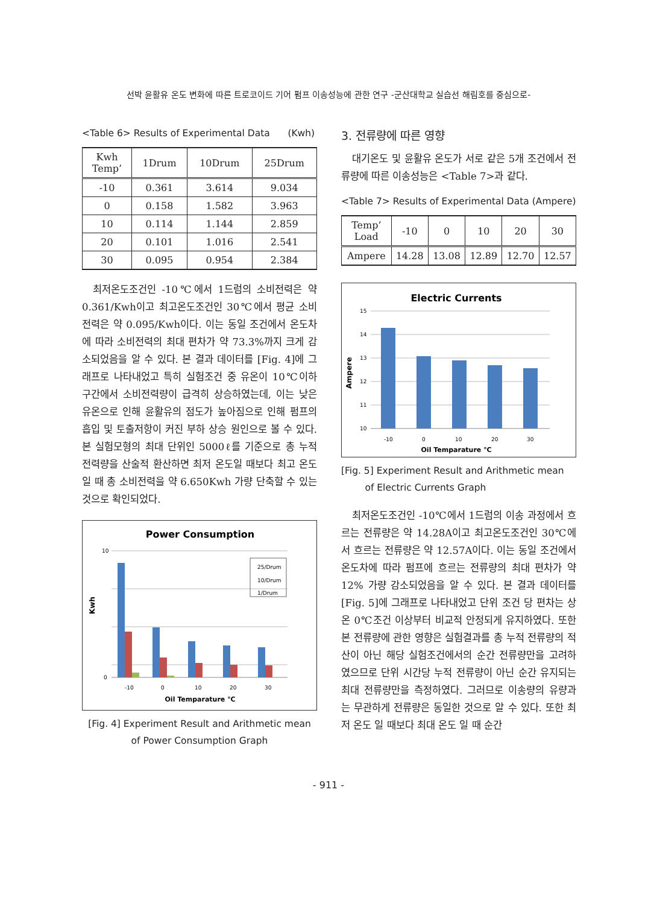선박 윤활유 온도 변화에 따른 트로코이드 기어 펌프 이송성능에 관한 연구 -군산대학교 실습선 해림호를 중심으로-
<Table 6> Results of Experimental Data (Kwh)
| Kwh Temp’ | 1Drum | 10Drum | 25Drum |
| --- | --- | --- | --- |
| -10 | 0.361 | 3.614 | 9.034 |
| 0 | 0.158 | 1.582 | 3.963 |
| 10 | 0.114 | 1.144 | 2.859 |
| 20 | 0.101 | 1.016 | 2.541 |
| 30 | 0.095 | 0.954 | 2.384 |
최저온도조건인 -10℃에서 1드럼의 소비전력은 약 0.361/Kwh이고 최고온도조건인 30℃에서 평균 소비전력은 약 0.095/Kwh이다. 이는 동일 조건에서 온도차에 따라 소비전력의 최대 편차가 약 73.3%까지 크게 감소되었음을 알 수 있다. 본 결과 데이터를 [Fig. 4]에 그래프로 나타내었고 특히 실험조건 중 유온이 10℃이하 구간에서 소비전력량이 급격히 상승하였는데, 이는 낮은 유온으로 인해 윤활유의 점도가 높아짐으로 인해 펌프의 흡입 및 토출저항이 커진 부하 상승 원인으로 볼 수 있다. 본 실험모형의 최대 단위인 5000ℓ를 기준으로 총 누적 전력량을 산술적 환산하면 최저 온도일 때보다 최고 온도일 때 총 소비전력을 약 6.650Kwh 가량 단축할 수 있는 것으로 확인되었다.
Power Consumption
10
0
Kwh
25/Drum
10/Drum
1/Drum
-10
0
10
20
30
Oil Temparature ℃
[Fig. 4] Experiment Result and Arithmetic mean
of Power Consumption Graph
3. 전류량에 따른 영향
대기온도 및 윤활유 온도가 서로 같은 5개 조건에서 전류량에 따른 이송성능은 <Table 7>과 같다.
<Table 7> Results of Experimental Data (Ampere)
| Temp’ Load | -10 | 0 | 10 | 20 | 30 |
| --- | --- | --- | --- | --- | --- |
| Ampere | 14.28 | 13.08 | 12.89 | 12.70 | 12.57 |
Electric Currents
15
14
13
12
11
10
Ampere
-10
0
10
20
30
Oil Temparature ℃
[Fig. 5] Experiment Result and Arithmetic mean
of Electric Currents Graph
최저온도조건인 -10℃에서 1드럼의 이송 과정에서 흐르는 전류량은 약 14.28A이고 최고온도조건인 30℃에서 흐르는 전류량은 약 12.57A이다. 이는 동일 조건에서 온도차에 따라 펌프에 흐르는 전류량의 최대 편차가 약 12% 가량 감소되었음을 알 수 있다. 본 결과 데이터를 [Fig. 5]에 그래프로 나타내었고 단위 조건 당 편차는 상온 0℃조건 이상부터 비교적 안정되게 유지하였다. 또한 본 전류량에 관한 영향은 실험결과를 총 누적 전류량의 적산이 아닌 해당 실험조건에서의 순간 전류량만을 고려하였으므로 단위 시간당 누적 전류량이 아닌 순간 유지되는 최대 전류량만을 측정하였다. 그러므로 이송량의 유량과는 무관하게 전류량은 동일한 것으로 알 수 있다. 또한 최저 온도 일 때보다 최대 온도 일 때 순간
- 911 -